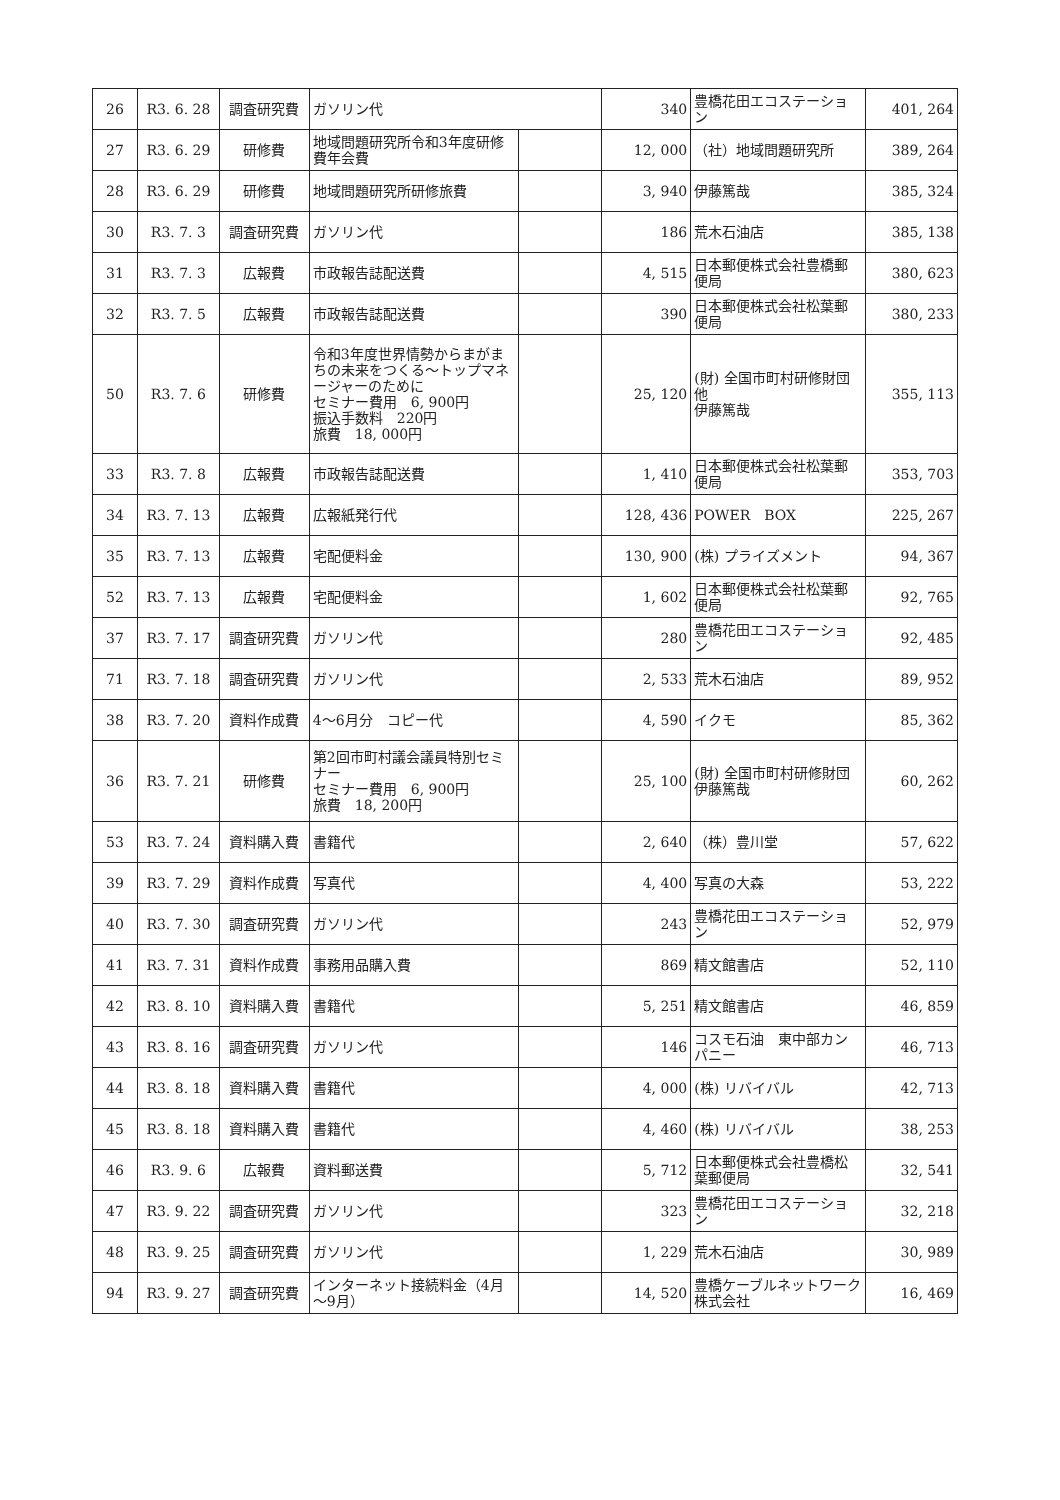| 26 | R3. 6. 28 | 調査研究費 | ガソリン代 | | 340 | 豊橋花田エコステーション | 401, 264 |
| 27 | R3. 6. 29 | 研修費 | 地域問題研究所令和3年度研修費年会費 | | 12, 000 | （社）地域問題研究所 | 389, 264 |
| 28 | R3. 6. 29 | 研修費 | 地域問題研究所研修旅費 | | 3, 940 | 伊藤篤哉 | 385, 324 |
| 30 | R3. 7. 3 | 調査研究費 | ガソリン代 | | 186 | 荒木石油店 | 385, 138 |
| 31 | R3. 7. 3 | 広報費 | 市政報告誌配送費 | | 4, 515 | 日本郵便株式会社豊橋郵便局 | 380, 623 |
| 32 | R3. 7. 5 | 広報費 | 市政報告誌配送費 | | 390 | 日本郵便株式会社松葉郵便局 | 380, 233 |
| 50 | R3. 7. 6 | 研修費 | 令和3年度世界情勢からまがまちの未来をつくる～トップマネージャーのために セミナー費用 6, 900円 振込手数料 220円 旅費 18, 000円 | | 25, 120 | (財) 全国市町村研修財団他 伊藤篤哉 | 355, 113 |
| 33 | R3. 7. 8 | 広報費 | 市政報告誌配送費 | | 1, 410 | 日本郵便株式会社松葉郵便局 | 353, 703 |
| 34 | R3. 7. 13 | 広報費 | 広報紙発行代 | | 128, 436 | POWER BOX | 225, 267 |
| 35 | R3. 7. 13 | 広報費 | 宅配便料金 | | 130, 900 | (株) プライズメント | 94, 367 |
| 52 | R3. 7. 13 | 広報費 | 宅配便料金 | | 1, 602 | 日本郵便株式会社松葉郵便局 | 92, 765 |
| 37 | R3. 7. 17 | 調査研究費 | ガソリン代 | | 280 | 豊橋花田エコステーション | 92, 485 |
| 71 | R3. 7. 18 | 調査研究費 | ガソリン代 | | 2, 533 | 荒木石油店 | 89, 952 |
| 38 | R3. 7. 20 | 資料作成費 | 4～6月分 コピー代 | | 4, 590 | イクモ | 85, 362 |
| 36 | R3. 7. 21 | 研修費 | 第2回市町村議会議員特別セミナー セミナー費用 6, 900円 旅費 18, 200円 | | 25, 100 | (財) 全国市町村研修財団 伊藤篤哉 | 60, 262 |
| 53 | R3. 7. 24 | 資料購入費 | 書籍代 | | 2, 640 | （株）豊川堂 | 57, 622 |
| 39 | R3. 7. 29 | 資料作成費 | 写真代 | | 4, 400 | 写真の大森 | 53, 222 |
| 40 | R3. 7. 30 | 調査研究費 | ガソリン代 | | 243 | 豊橋花田エコステーション | 52, 979 |
| 41 | R3. 7. 31 | 資料作成費 | 事務用品購入費 | | 869 | 精文館書店 | 52, 110 |
| 42 | R3. 8. 10 | 資料購入費 | 書籍代 | | 5, 251 | 精文館書店 | 46, 859 |
| 43 | R3. 8. 16 | 調査研究費 | ガソリン代 | | 146 | コスモ石油 東中部カンパニー | 46, 713 |
| 44 | R3. 8. 18 | 資料購入費 | 書籍代 | | 4, 000 | (株) リバイバル | 42, 713 |
| 45 | R3. 8. 18 | 資料購入費 | 書籍代 | | 4, 460 | (株) リバイバル | 38, 253 |
| 46 | R3. 9. 6 | 広報費 | 資料郵送費 | | 5, 712 | 日本郵便株式会社豊橋松葉郵便局 | 32, 541 |
| 47 | R3. 9. 22 | 調査研究費 | ガソリン代 | | 323 | 豊橋花田エコステーション | 32, 218 |
| 48 | R3. 9. 25 | 調査研究費 | ガソリン代 | | 1, 229 | 荒木石油店 | 30, 989 |
| 94 | R3. 9. 27 | 調査研究費 | インターネット接続料金（4月～9月） | | 14, 520 | 豊橋ケーブルネットワーク株式会社 | 16, 469 |